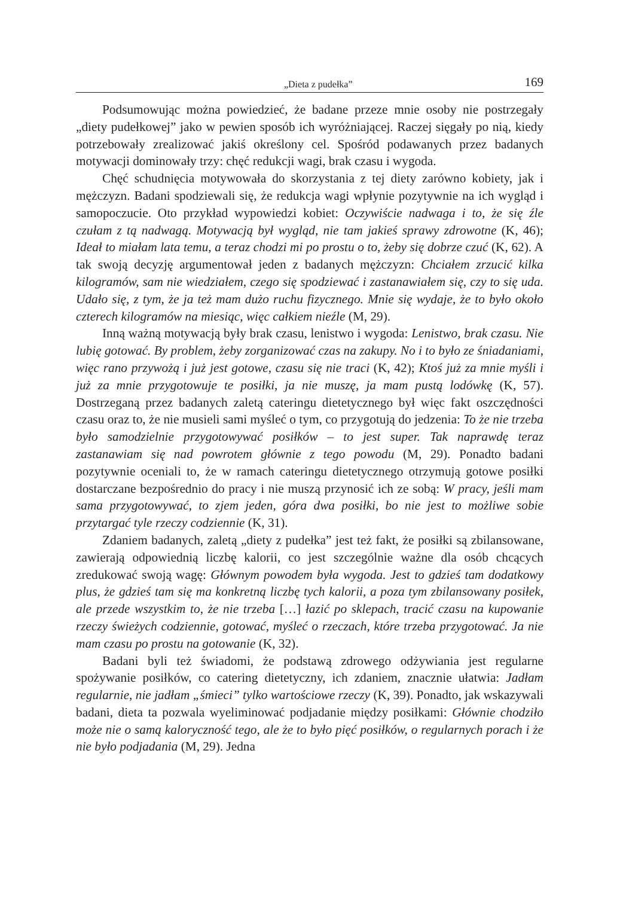„Dieta z pudełka” 169
Podsumowując można powiedzieć, że badane przeze mnie osoby nie postrzegały „diety pudełkowej” jako w pewien sposób ich wyróżniającej. Raczej sięgały po nią, kiedy potrzebowały zrealizować jakiś określony cel. Spośród podawanych przez badanych motywacji dominowały trzy: chęć redukcji wagi, brak czasu i wygoda.
Chęć schudnięcia motywowała do skorzystania z tej diety zarówno kobiety, jak i mężczyzn. Badani spodziewali się, że redukcja wagi wpłynie pozytywnie na ich wygląd i samopoczucie. Oto przykład wypowiedzi kobiet: Oczywiście nadwaga i to, że się źle czułam z tą nadwagą. Motywacją był wygląd, nie tam jakieś sprawy zdrowotne (K, 46); Ideał to miałam lata temu, a teraz chodzi mi po prostu o to, żeby się dobrze czuć (K, 62). A tak swoją decyzję argumentował jeden z badanych mężczyzn: Chciałem zrzucić kilka kilogramów, sam nie wiedziałem, czego się spodziewać i zastanawiałem się, czy to się uda. Udało się, z tym, że ja też mam dużo ruchu fizycznego. Mnie się wydaje, że to było około czterech kilogramów na miesiąc, więc całkiem nieźle (M, 29).
Inną ważną motywacją były brak czasu, lenistwo i wygoda: Lenistwo, brak czasu. Nie lubię gotować. By problem, żeby zorganizować czas na zakupy. No i to było ze śniadaniami, więc rano przywożą i już jest gotowe, czasu się nie traci (K, 42); Ktoś już za mnie myśli i już za mnie przygotowuje te posiłki, ja nie muszę, ja mam pustą lodówkę (K, 57). Dostrzeganą przez badanych zaletą cateringu dietetycznego był więc fakt oszczędności czasu oraz to, że nie musieli sami myśleć o tym, co przygotują do jedzenia: To że nie trzeba było samodzielnie przygotowywać posiłków – to jest super. Tak naprawdę teraz zastanawiam się nad powrotem głównie z tego powodu (M, 29). Ponadto badani pozytywnie oceniali to, że w ramach cateringu dietetycznego otrzymują gotowe posiłki dostarczane bezpośrednio do pracy i nie muszą przynosić ich ze sobą: W pracy, jeśli mam sama przygotowywać, to zjem jeden, góra dwa posiłki, bo nie jest to możliwe sobie przytargać tyle rzeczy codziennie (K, 31).
Zdaniem badanych, zaletą „diety z pudełka” jest też fakt, że posiłki są zbilansowane, zawierają odpowiednią liczbę kalorii, co jest szczególnie ważne dla osób chcących zredukować swoją wagę: Głównym powodem była wygoda. Jest to gdzieś tam dodatkowy plus, że gdzieś tam się ma konkretną liczbę tych kalorii, a poza tym zbilansowany posiłek, ale przede wszystkim to, że nie trzeba […] łazić po sklepach, tracić czasu na kupowanie rzeczy świeżych codziennie, gotować, myśleć o rzeczach, które trzeba przygotować. Ja nie mam czasu po prostu na gotowanie (K, 32).
Badani byli też świadomi, że podstawą zdrowego odżywiania jest regularne spożywanie posiłków, co catering dietetyczny, ich zdaniem, znacznie ułatwia: Jadłam regularnie, nie jadłam „śmieci” tylko wartościowe rzeczy (K, 39). Ponadto, jak wskazywali badani, dieta ta pozwala wyeliminować podjadanie między posiłkami: Głównie chodziło może nie o samą kaloryczność tego, ale że to było pięć posiłków, o regularnych porach i że nie było podjadania (M, 29). Jedna